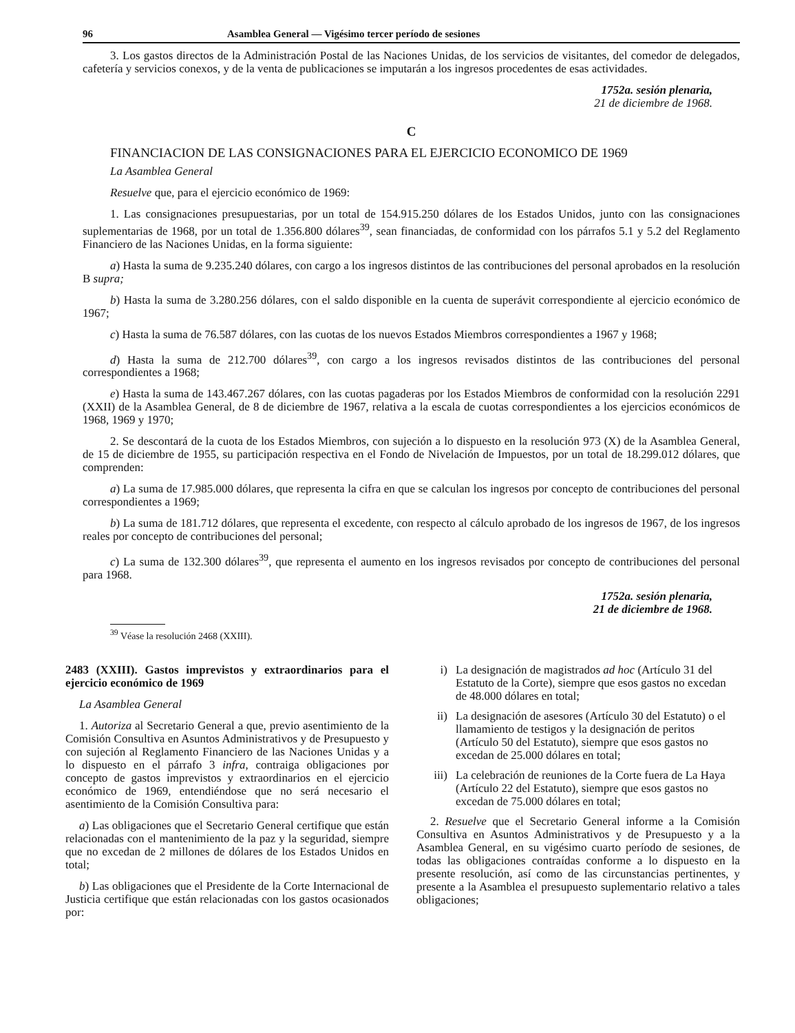96 Asamblea General — Vigésimo tercer período de sesiones
3. Los gastos directos de la Administración Postal de las Naciones Unidas, de los servicios de visitantes, del comedor de delegados, cafetería y servicios conexos, y de la venta de publicaciones se imputarán a los ingresos procedentes de esas actividades.
1752a. sesión plenaria,
21 de diciembre de 1968.
C
FINANCIACION DE LAS CONSIGNACIONES PARA EL EJERCICIO ECONOMICO DE 1969
La Asamblea General
Resuelve que, para el ejercicio económico de 1969:
1. Las consignaciones presupuestarias, por un total de 154.915.250 dólares de los Estados Unidos, junto con las consignaciones suplementarias de 1968, por un total de 1.356.800 dólares<sup>39</sup>, sean financiadas, de conformidad con los párrafos 5.1 y 5.2 del Reglamento Financiero de las Naciones Unidas, en la forma siguiente:
a) Hasta la suma de 9.235.240 dólares, con cargo a los ingresos distintos de las contribuciones del personal aprobados en la resolución B supra;
b) Hasta la suma de 3.280.256 dólares, con el saldo disponible en la cuenta de superávit correspondiente al ejercicio económico de 1967;
c) Hasta la suma de 76.587 dólares, con las cuotas de los nuevos Estados Miembros correspondientes a 1967 y 1968;
d) Hasta la suma de 212.700 dólares<sup>39</sup>, con cargo a los ingresos revisados distintos de las contribuciones del personal correspondientes a 1968;
e) Hasta la suma de 143.467.267 dólares, con las cuotas pagaderas por los Estados Miembros de conformidad con la resolución 2291 (XXII) de la Asamblea General, de 8 de diciembre de 1967, relativa a la escala de cuotas correspondientes a los ejercicios económicos de 1968, 1969 y 1970;
2. Se descontará de la cuota de los Estados Miembros, con sujeción a lo dispuesto en la resolución 973 (X) de la Asamblea General, de 15 de diciembre de 1955, su participación respectiva en el Fondo de Nivelación de Impuestos, por un total de 18.299.012 dólares, que comprenden:
a) La suma de 17.985.000 dólares, que representa la cifra en que se calculan los ingresos por concepto de contribuciones del personal correspondientes a 1969;
b) La suma de 181.712 dólares, que representa el excedente, con respecto al cálculo aprobado de los ingresos de 1967, de los ingresos reales por concepto de contribuciones del personal;
c) La suma de 132.300 dólares<sup>39</sup>, que representa el aumento en los ingresos revisados por concepto de contribuciones del personal para 1968.
1752a. sesión plenaria,
21 de diciembre de 1968.
<sup>39</sup> Véase la resolución 2468 (XXIII).
2483 (XXIII). Gastos imprevistos y extraordinarios para el ejercicio económico de 1969
La Asamblea General
1. Autoriza al Secretario General a que, previo asentimiento de la Comisión Consultiva en Asuntos Administrativos y de Presupuesto y con sujeción al Reglamento Financiero de las Naciones Unidas y a lo dispuesto en el párrafo 3 infra, contraiga obligaciones por concepto de gastos imprevistos y extraordinarios en el ejercicio económico de 1969, entendiéndose que no será necesario el asentimiento de la Comisión Consultiva para:
a) Las obligaciones que el Secretario General certifique que están relacionadas con el mantenimiento de la paz y la seguridad, siempre que no excedan de 2 millones de dólares de los Estados Unidos en total;
b) Las obligaciones que el Presidente de la Corte Internacional de Justicia certifique que están relacionadas con los gastos ocasionados por:
i) La designación de magistrados ad hoc (Artículo 31 del Estatuto de la Corte), siempre que esos gastos no excedan de 48.000 dólares en total;
ii) La designación de asesores (Artículo 30 del Estatuto) o el llamamiento de testigos y la designación de peritos (Artículo 50 del Estatuto), siempre que esos gastos no excedan de 25.000 dólares en total;
iii) La celebración de reuniones de la Corte fuera de La Haya (Artículo 22 del Estatuto), siempre que esos gastos no excedan de 75.000 dólares en total;
2. Resuelve que el Secretario General informe a la Comisión Consultiva en Asuntos Administrativos y de Presupuesto y a la Asamblea General, en su vigésimo cuarto período de sesiones, de todas las obligaciones contraídas conforme a lo dispuesto en la presente resolución, así como de las circunstancias pertinentes, y presente a la Asamblea el presupuesto suplementario relativo a tales obligaciones;